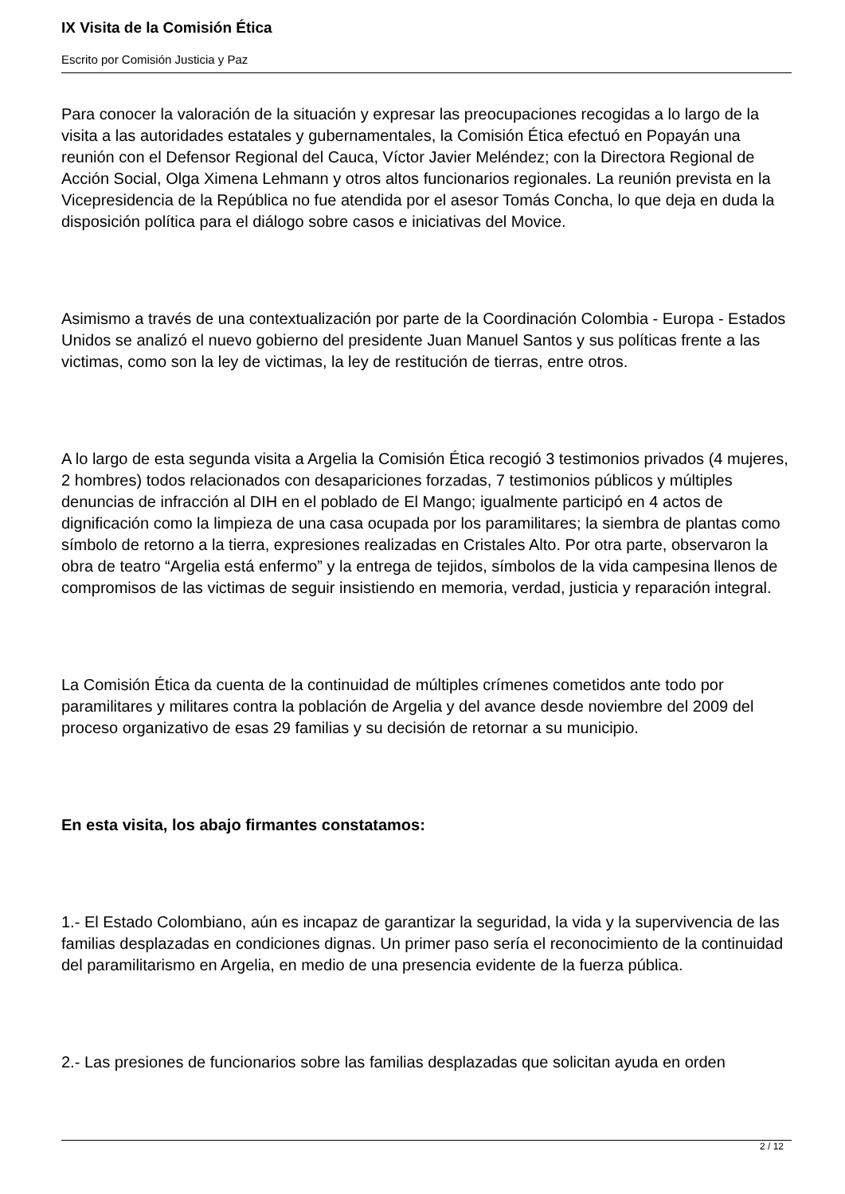IX Visita de la Comisión Ética
Escrito por Comisión Justicia y Paz
Para conocer la valoración de la situación y expresar las preocupaciones recogidas a lo largo de la visita a las autoridades estatales y gubernamentales, la Comisión Ética efectuó en Popayán una reunión con el Defensor Regional del Cauca, Víctor Javier Meléndez; con la Directora Regional de Acción Social, Olga Ximena Lehmann y otros altos funcionarios regionales. La reunión prevista en la Vicepresidencia de la República no fue atendida por el asesor Tomás Concha, lo que deja en duda la disposición política para el diálogo sobre casos e iniciativas del Movice.
Asimismo a través de una contextualización por parte de la Coordinación Colombia - Europa - Estados Unidos se analizó el nuevo gobierno del presidente Juan Manuel Santos y sus políticas frente a las victimas, como son la ley de victimas, la ley de restitución de tierras, entre otros.
A lo largo de esta segunda visita a Argelia la Comisión Ética recogió 3 testimonios privados (4 mujeres, 2 hombres) todos relacionados con desapariciones forzadas, 7 testimonios públicos y múltiples denuncias de infracción al DIH en el poblado de El Mango; igualmente participó en 4 actos de dignificación como la limpieza de una casa ocupada por los paramilitares; la siembra de plantas como símbolo de retorno a la tierra, expresiones realizadas en Cristales Alto. Por otra parte, observaron la obra de teatro “Argelia está enfermo” y la entrega de tejidos, símbolos de la vida campesina llenos de compromisos de las victimas de seguir insistiendo en memoria, verdad, justicia y reparación integral.
La Comisión Ética da cuenta de la continuidad de múltiples crímenes cometidos ante todo por paramilitares y militares contra la población de Argelia y del avance desde noviembre del 2009 del proceso organizativo de esas 29 familias y su decisión de retornar a su municipio.
En esta visita, los abajo firmantes constatamos:
1.- El Estado Colombiano, aún es incapaz de garantizar la seguridad, la vida y la supervivencia de las familias desplazadas en condiciones dignas. Un primer paso sería el reconocimiento de la continuidad del paramilitarismo en Argelia, en medio de una presencia evidente de la fuerza pública.
2.- Las presiones de funcionarios sobre las familias desplazadas que solicitan ayuda en orden
2 / 12